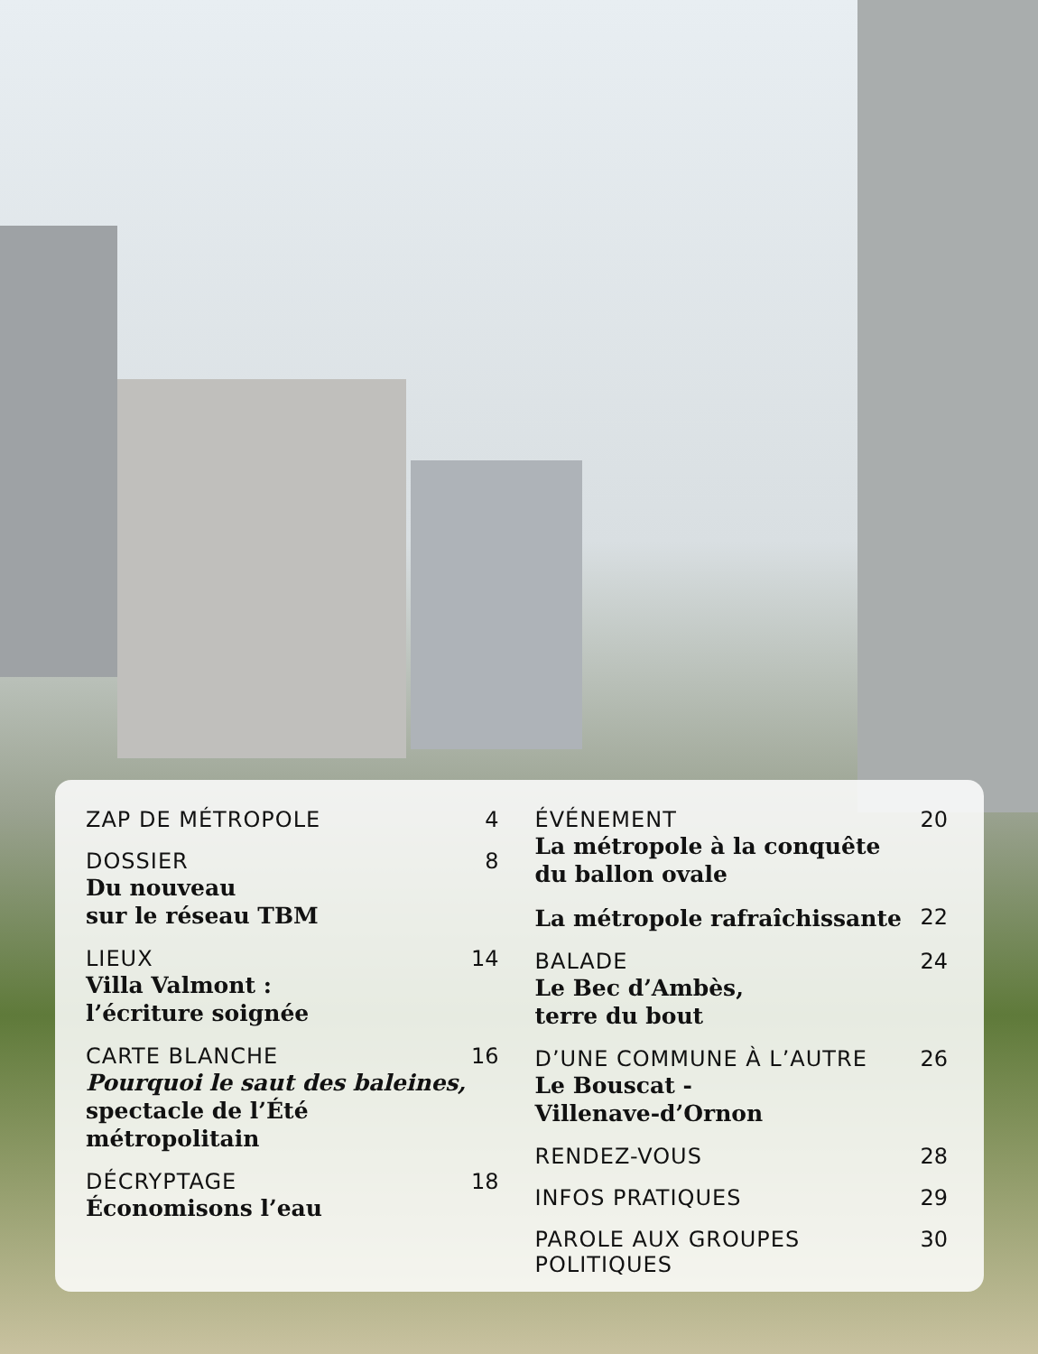ZAP DE MÉTROPOLE 4
DOSSIER
Du nouveau
sur le réseau TBM
8
LIEUX
Villa Valmont :
l’écriture soignée
14
CARTE BLANCHE
Pourquoi le saut des baleines, spectacle de l’Été métropolitain
16
DÉCRYPTAGE
Économisons l’eau
18
ÉVÉNEMENT
La métropole à la conquête
du ballon ovale
20
La métropole rafraîchissante
22
BALADE
Le Bec d’Ambès,
terre du bout
24
D’UNE COMMUNE À L’AUTRE
Le Bouscat -
Villenave-d’Ornon
26
RENDEZ-VOUS 28
INFOS PRATIQUES 29
PAROLE AUX GROUPES POLITIQUES 30